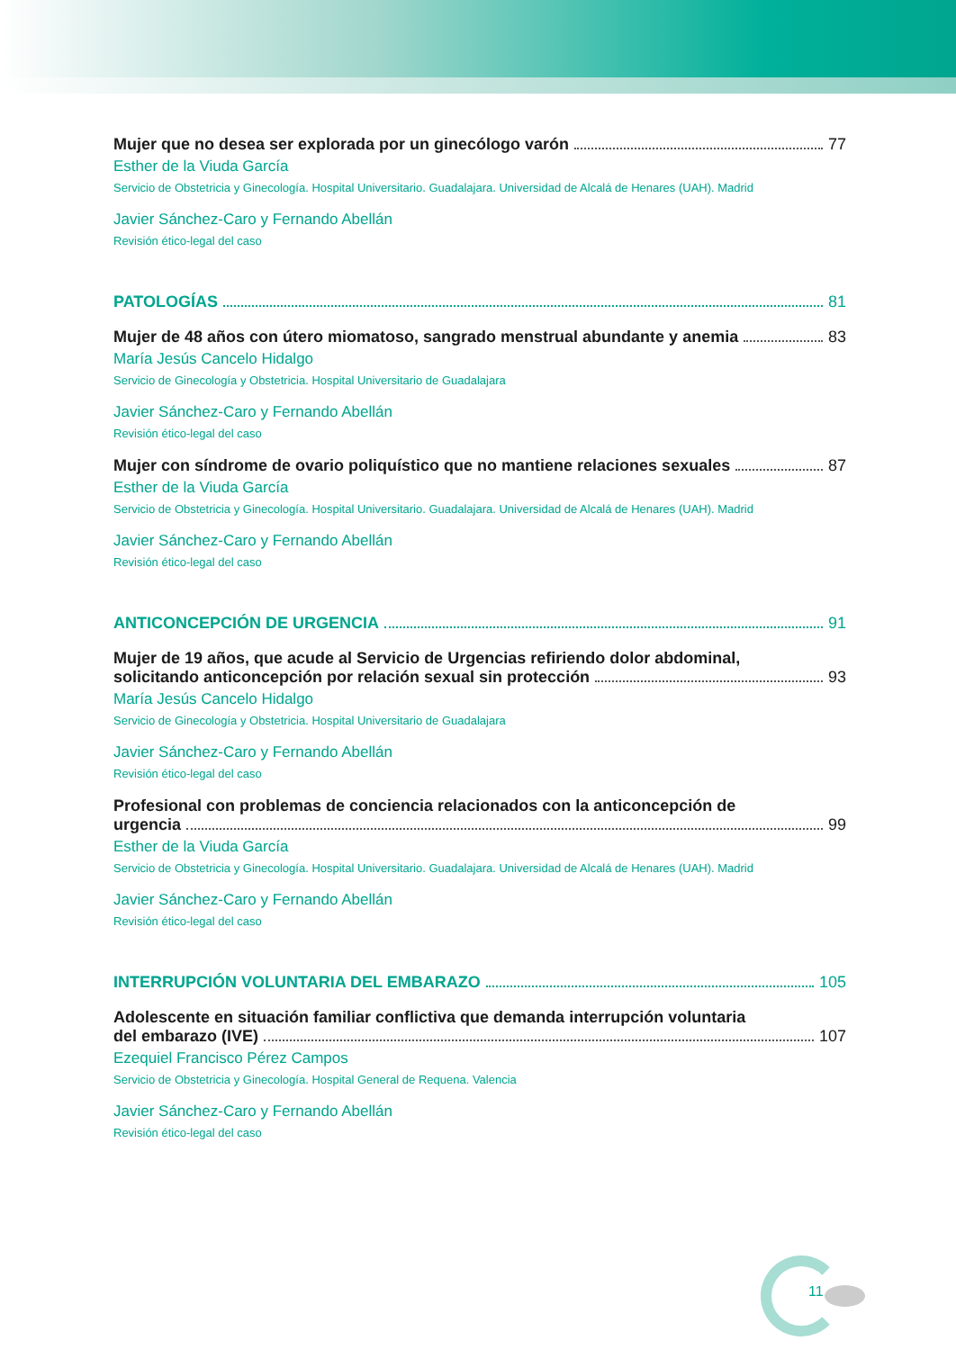Mujer que no desea ser explorada por un ginecólogo varón 77
Esther de la Viuda García
Servicio de Obstetricia y Ginecología. Hospital Universitario. Guadalajara. Universidad de Alcalá de Henares (UAH). Madrid
Javier Sánchez-Caro y Fernando Abellán
Revisión ético-legal del caso
PATOLOGÍAS 81
Mujer de 48 años con útero miomatoso, sangrado menstrual abundante y anemia 83
María Jesús Cancelo Hidalgo
Servicio de Ginecología y Obstetricia. Hospital Universitario de Guadalajara
Javier Sánchez-Caro y Fernando Abellán
Revisión ético-legal del caso
Mujer con síndrome de ovario poliquístico que no mantiene relaciones sexuales 87
Esther de la Viuda García
Servicio de Obstetricia y Ginecología. Hospital Universitario. Guadalajara. Universidad de Alcalá de Henares (UAH). Madrid
Javier Sánchez-Caro y Fernando Abellán
Revisión ético-legal del caso
ANTICONCEPCIÓN DE URGENCIA 91
Mujer de 19 años, que acude al Servicio de Urgencias refiriendo dolor abdominal,
solicitando anticoncepción por relación sexual sin protección 93
María Jesús Cancelo Hidalgo
Servicio de Ginecología y Obstetricia. Hospital Universitario de Guadalajara
Javier Sánchez-Caro y Fernando Abellán
Revisión ético-legal del caso
Profesional con problemas de conciencia relacionados con la anticoncepción de
urgencia 99
Esther de la Viuda García
Servicio de Obstetricia y Ginecología. Hospital Universitario. Guadalajara. Universidad de Alcalá de Henares (UAH). Madrid
Javier Sánchez-Caro y Fernando Abellán
Revisión ético-legal del caso
INTERRUPCIÓN VOLUNTARIA DEL EMBARAZO 105
Adolescente en situación familiar conflictiva que demanda interrupción voluntaria
del embarazo (IVE) 107
Ezequiel Francisco Pérez Campos
Servicio de Obstetricia y Ginecología. Hospital General de Requena. Valencia
Javier Sánchez-Caro y Fernando Abellán
Revisión ético-legal del caso
11